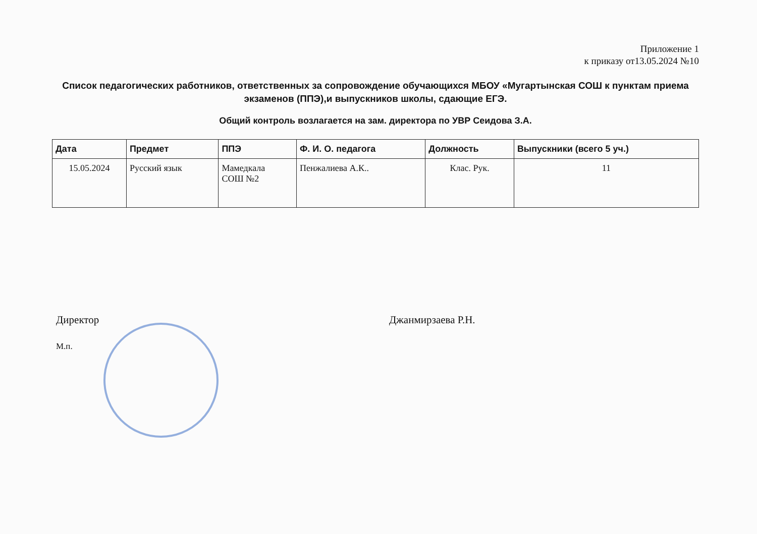Приложение 1
к приказу от13.05.2024 №10
Список педагогических работников, ответственных за сопровождение обучающихся МБОУ «Мугартынская СОШ к пунктам приема экзаменов (ППЭ),и выпускников школы, сдающие ЕГЭ.
Общий контроль возлагается на зам. директора по УВР Сеидова З.А.
| Дата | Предмет | ППЭ | Ф. И. О. педагога | Должность | Выпускники (всего 5 уч.) |
| --- | --- | --- | --- | --- | --- |
| 15.05.2024 | Русский язык | Мамедкала СОШ №2 | Пенжалиева А.К.. | Клас. Рук. | 11 |
Директор Джанмирзаева Р.Н.
М.п.